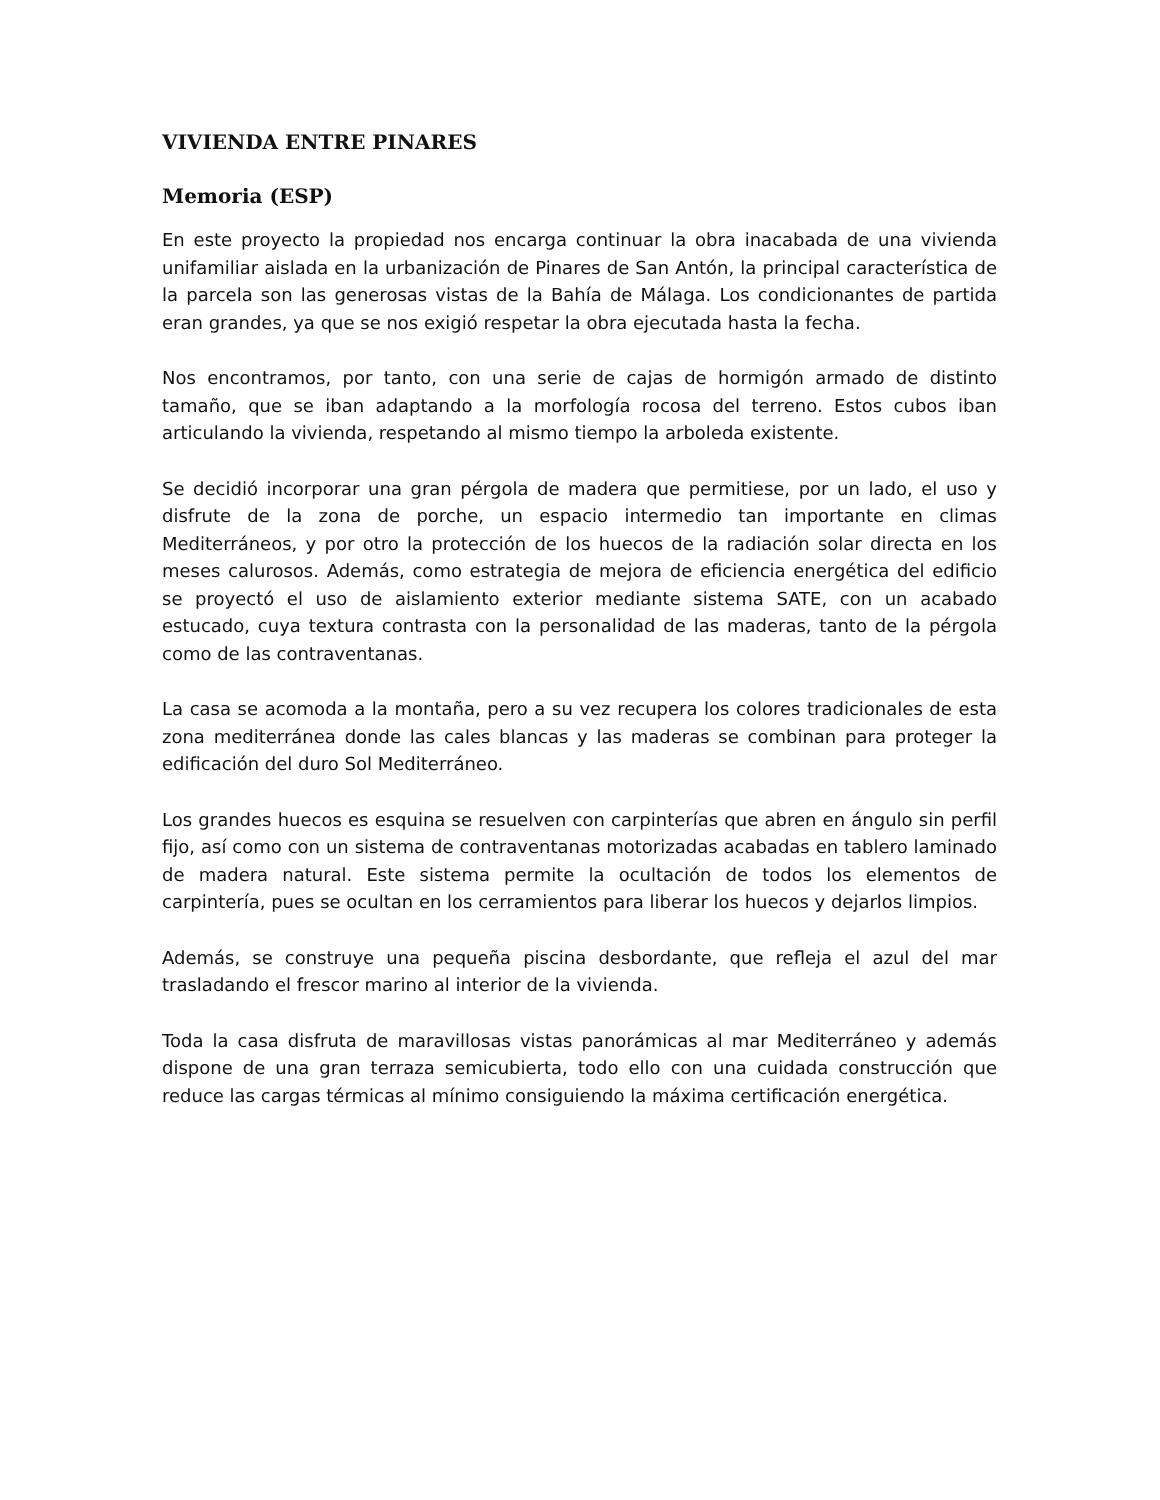VIVIENDA ENTRE PINARES
Memoria (ESP)
En este proyecto la propiedad nos encarga continuar la obra inacabada de una vivienda unifamiliar aislada en la urbanización de Pinares de San Antón, la principal característica de la parcela son las generosas vistas de la Bahía de Málaga. Los condicionantes de partida eran grandes, ya que se nos exigió respetar la obra ejecutada hasta la fecha.
Nos encontramos, por tanto, con una serie de cajas de hormigón armado de distinto tamaño, que se iban adaptando a la morfología rocosa del terreno. Estos cubos iban articulando la vivienda, respetando al mismo tiempo la arboleda existente.
Se decidió incorporar una gran pérgola de madera que permitiese, por un lado, el uso y disfrute de la zona de porche, un espacio intermedio tan importante en climas Mediterráneos, y por otro la protección de los huecos de la radiación solar directa en los meses calurosos. Además, como estrategia de mejora de eficiencia energética del edificio se proyectó el uso de aislamiento exterior mediante sistema SATE, con un acabado estucado, cuya textura contrasta con la personalidad de las maderas, tanto de la pérgola como de las contraventanas.
La casa se acomoda a la montaña, pero a su vez recupera los colores tradicionales de esta zona mediterránea donde las cales blancas y las maderas se combinan para proteger la edificación del duro Sol Mediterráneo.
Los grandes huecos es esquina se resuelven con carpinterías que abren en ángulo sin perfil fijo, así como con un sistema de contraventanas motorizadas acabadas en tablero laminado de madera natural. Este sistema permite la ocultación de todos los elementos de carpintería, pues se ocultan en los cerramientos para liberar los huecos y dejarlos limpios.
Además, se construye una pequeña piscina desbordante, que refleja el azul del mar trasladando el frescor marino al interior de la vivienda.
Toda la casa disfruta de maravillosas vistas panorámicas al mar Mediterráneo y además dispone de una gran terraza semicubierta, todo ello con una cuidada construcción que reduce las cargas térmicas al mínimo consiguiendo la máxima certificación energética.